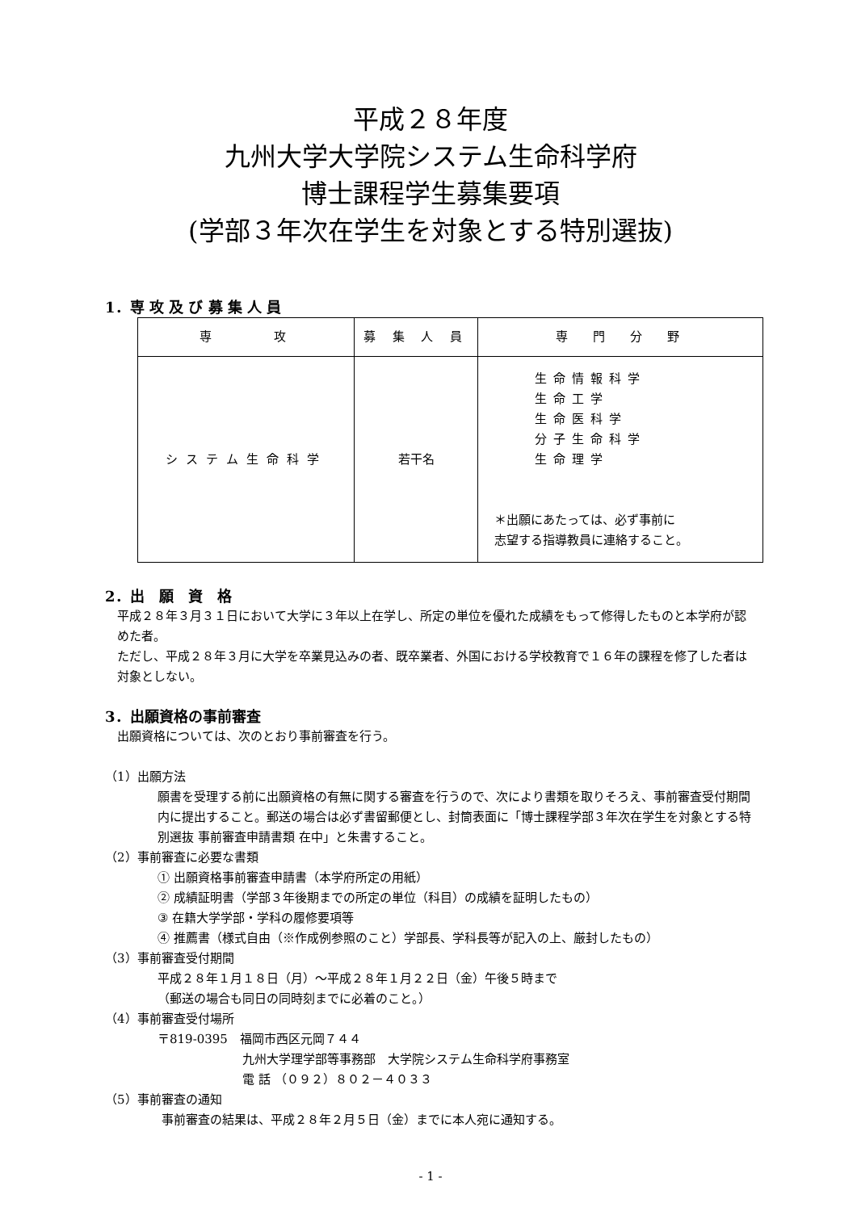平成２８年度
九州大学大学院システム生命科学府
博士課程学生募集要項
(学部３年次在学生を対象とする特別選抜)
1．専 攻 及 び 募 集 人 員
| 専 攻 | 募 集 人 員 | 専 門 分 野 |
| --- | --- | --- |
| システム生命科学 | 若干名 | 生命情報科学 生命工学 生命医科学 分子生命科学 生命理学 ＊出願にあたっては、必ず事前に 志望する指導教員に連絡すること。 |
2．出　願　資　格
平成２８年３月３１日において大学に３年以上在学し、所定の単位を優れた成績をもって修得したものと本学府が認めた者。
ただし、平成２８年３月に大学を卒業見込みの者、既卒業者、外国における学校教育で１６年の課程を修了した者は対象としない。
3．出願資格の事前審査
出願資格については、次のとおり事前審査を行う。
（1）出願方法
願書を受理する前に出願資格の有無に関する審査を行うので、次により書類を取りそろえ、事前審査受付期間内に提出すること。郵送の場合は必ず書留郵便とし、封筒表面に「博士課程学部３年次在学生を対象とする特別選抜 事前審査申請書類 在中」と朱書すること。
（2）事前審査に必要な書類
① 出願資格事前審査申請書（本学府所定の用紙）
② 成績証明書（学部３年後期までの所定の単位（科目）の成績を証明したもの）
③ 在籍大学学部・学科の履修要項等
④ 推薦書（様式自由（※作成例参照のこと）学部長、学科長等が記入の上、厳封したもの）
（3）事前審査受付期間
平成２８年１月１８日（月）～平成２８年１月２２日（金）午後５時まで
（郵送の場合も同日の同時刻までに必着のこと。）
（4）事前審査受付場所
〒819-0395　福岡市西区元岡７４４
九州大学理学部等事務部　大学院システム生命科学府事務室
電 話 （０９２）８０２－４０３３
（5）事前審査の通知
事前審査の結果は、平成２８年２月５日（金）までに本人宛に通知する。
- 1 -